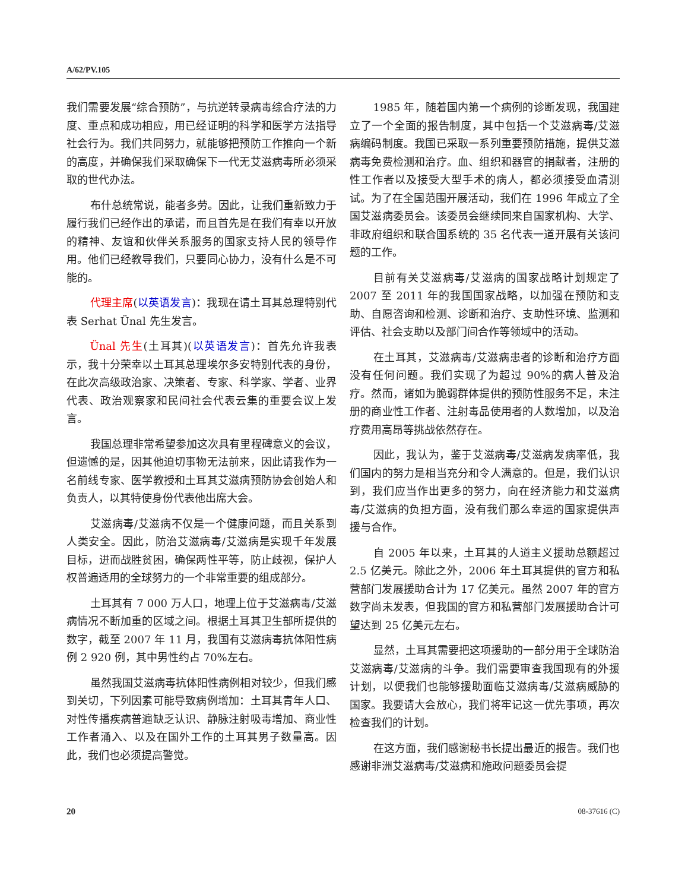A/62/PV.105
我们需要发展“综合预防”，与抗逆转录病毒综合疗法的力度、重点和成功相应，用已经证明的科学和医学方法指导社会行为。我们共同努力，就能够把预防工作推向一个新的高度，并确保我们采取确保下一代无艾滋病毒所必须采取的世代办法。
布什总统常说，能者多劳。因此，让我们重新致力于履行我们已经作出的承诺，而且首先是在我们有幸以开放的精神、友谊和伙伴关系服务的国家支持人民的领导作用。他们已经教导我们，只要同心协力，没有什么是不可能的。
代理主席(以英语发言)：我现在请土耳其总理特别代表 Serhat Ünal 先生发言。
Ünal 先生(土耳其)(以英语发言)：首先允许我表示，我十分荣幸以土耳其总理埃尔多安特别代表的身份，在此次高级政治家、决策者、专家、科学家、学者、业界代表、政治观察家和民间社会代表云集的重要会议上发言。
我国总理非常希望参加这次具有里程碑意义的会议，但遗憾的是，因其他迫切事物无法前来，因此请我作为一名前线专家、医学教授和土耳其艾滋病预防协会创始人和负责人，以其特使身份代表他出席大会。
艾滋病毒/艾滋病不仅是一个健康问题，而且关系到人类安全。因此，防治艾滋病毒/艾滋病是实现千年发展目标，进而战胜贫困，确保两性平等，防止歧视，保护人权普遍适用的全球努力的一个非常重要的组成部分。
土耳其有 7 000 万人口，地理上位于艾滋病毒/艾滋病情况不断加重的区域之间。根据土耳其卫生部所提供的数字，截至 2007 年 11 月，我国有艾滋病毒抗体阳性病例 2 920 例，其中男性约占 70%左右。
虽然我国艾滋病毒抗体阳性病例相对较少，但我们感到关切，下列因素可能导致病例增加：土耳其青年人口、对性传播疾病普遍缺乏认识、静脉注射吸毒增加、商业性工作者涌入、以及在国外工作的土耳其男子数量高。因此，我们也必须提高警觉。
1985 年，随着国内第一个病例的诊断发现，我国建立了一个全面的报告制度，其中包括一个艾滋病毒/艾滋病编码制度。我国已采取一系列重要预防措施，提供艾滋病毒免费检测和治疗。血、组织和器官的捐献者，注册的性工作者以及接受大型手术的病人，都必须接受血清测试。为了在全国范围开展活动，我们在 1996 年成立了全国艾滋病委员会。该委员会继续同来自国家机构、大学、非政府组织和联合国系统的 35 名代表一道开展有关该问题的工作。
目前有关艾滋病毒/艾滋病的国家战略计划规定了 2007 至 2011 年的我国国家战略，以加强在预防和支助、自愿咨询和检测、诊断和治疗、支助性环境、监测和评估、社会支助以及部门间合作等领域中的活动。
在土耳其，艾滋病毒/艾滋病患者的诊断和治疗方面没有任何问题。我们实现了为超过 90%的病人普及治疗。然而，诸如为脆弱群体提供的预防性服务不足，未注册的商业性工作者、注射毒品使用者的人数增加，以及治疗费用高昂等挑战依然存在。
因此，我认为，鉴于艾滋病毒/艾滋病发病率低，我们国内的努力是相当充分和令人满意的。但是，我们认识到，我们应当作出更多的努力，向在经济能力和艾滋病毒/艾滋病的负担方面，没有我们那么幸运的国家提供声援与合作。
自 2005 年以来，土耳其的人道主义援助总额超过 2.5 亿美元。除此之外，2006 年土耳其提供的官方和私营部门发展援助合计为 17 亿美元。虽然 2007 年的官方数字尚未发表，但我国的官方和私营部门发展援助合计可望达到 25 亿美元左右。
显然，土耳其需要把这项援助的一部分用于全球防治艾滋病毒/艾滋病的斗争。我们需要审查我国现有的外援计划，以便我们也能够援助面临艾滋病毒/艾滋病威胁的国家。我要请大会放心，我们将牢记这一优先事项，再次检查我们的计划。
在这方面，我们感谢秘书长提出最近的报告。我们也感谢非洲艾滋病毒/艾滋病和施政问题委员会提
20 08-37616 (C)